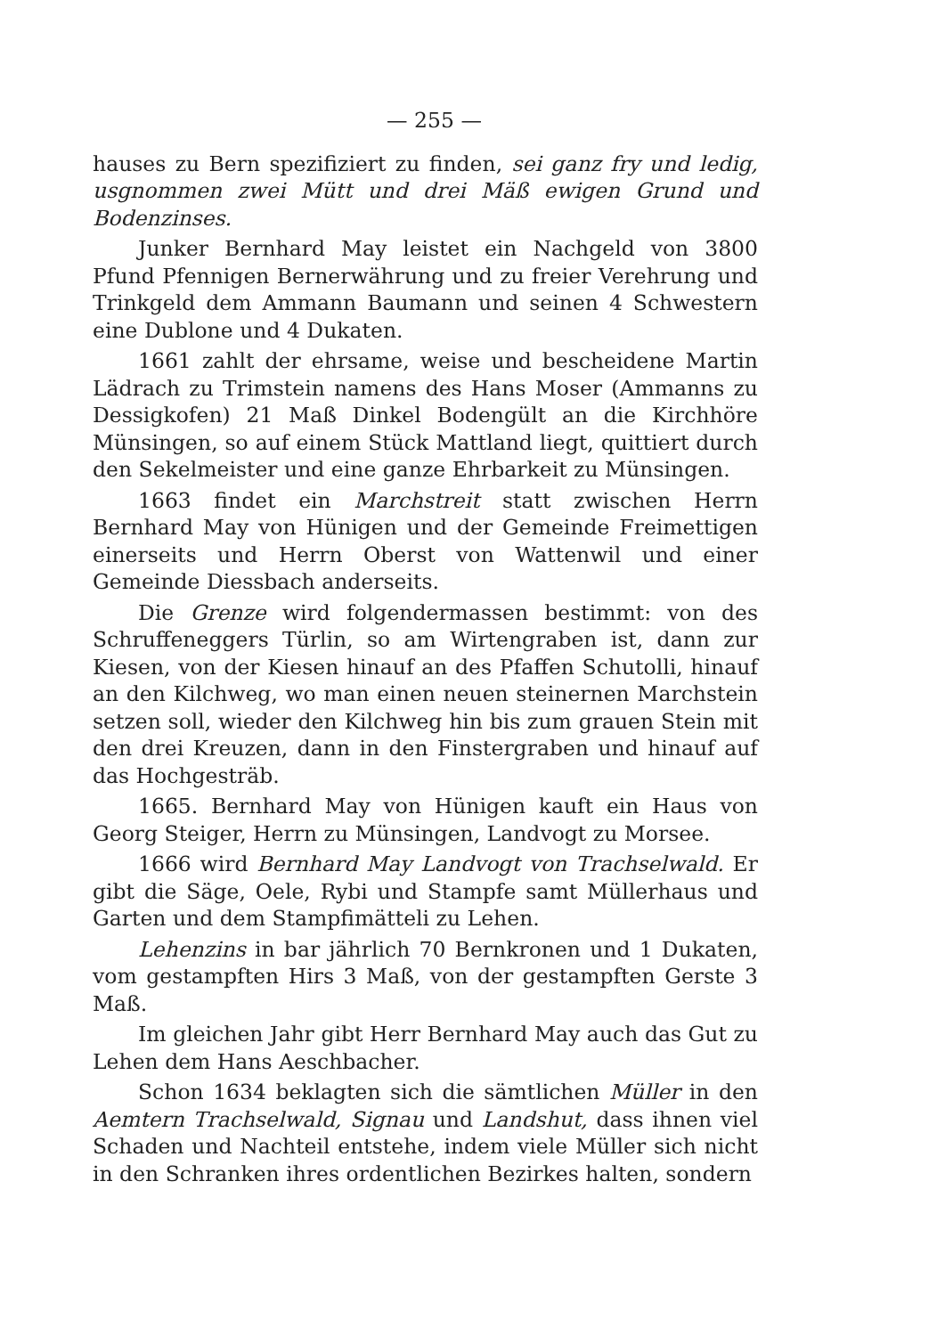— 255 —
hauses zu Bern spezifiziert zu finden, sei ganz fry und ledig, usgnommen zwei Mütt und drei Mäß ewigen Grund und Bodenzinses.
Junker Bernhard May leistet ein Nachgeld von 3800 Pfund Pfennigen Bernerwährung und zu freier Verehrung und Trinkgeld dem Ammann Baumann und seinen 4 Schwestern eine Dublone und 4 Dukaten.
1661 zahlt der ehrsame, weise und bescheidene Martin Lädrach zu Trimstein namens des Hans Moser (Ammanns zu Dessigkofen) 21 Maß Dinkel Bodengült an die Kirchhöre Münsingen, so auf einem Stück Mattland liegt, quittiert durch den Sekelmeister und eine ganze Ehrbarkeit zu Münsingen.
1663 findet ein Marchstreit statt zwischen Herrn Bernhard May von Hünigen und der Gemeinde Freimettigen einerseits und Herrn Oberst von Wattenwil und einer Gemeinde Diessbach anderseits.
Die Grenze wird folgendermassen bestimmt: von des Schruffeneggers Türlin, so am Wirtengraben ist, dann zur Kiesen, von der Kiesen hinauf an des Pfaffen Schutolli, hinauf an den Kilchweg, wo man einen neuen steinernen Marchstein setzen soll, wieder den Kilchweg hin bis zum grauen Stein mit den drei Kreuzen, dann in den Finstergraben und hinauf auf das Hochgesträb.
1665. Bernhard May von Hünigen kauft ein Haus von Georg Steiger, Herrn zu Münsingen, Landvogt zu Morsee.
1666 wird Bernhard May Landvogt von Trachselwald. Er gibt die Säge, Oele, Rybi und Stampfe samt Müllerhaus und Garten und dem Stampfimätteli zu Lehen.
Lehenzins in bar jährlich 70 Bernkronen und 1 Dukaten, vom gestampften Hirs 3 Maß, von der gestampften Gerste 3 Maß.
Im gleichen Jahr gibt Herr Bernhard May auch das Gut zu Lehen dem Hans Aeschbacher.
Schon 1634 beklagten sich die sämtlichen Müller in den Aemtern Trachselwald, Signau und Landshut, dass ihnen viel Schaden und Nachteil entstehe, indem viele Müller sich nicht in den Schranken ihres ordentlichen Bezirkes halten, sondern